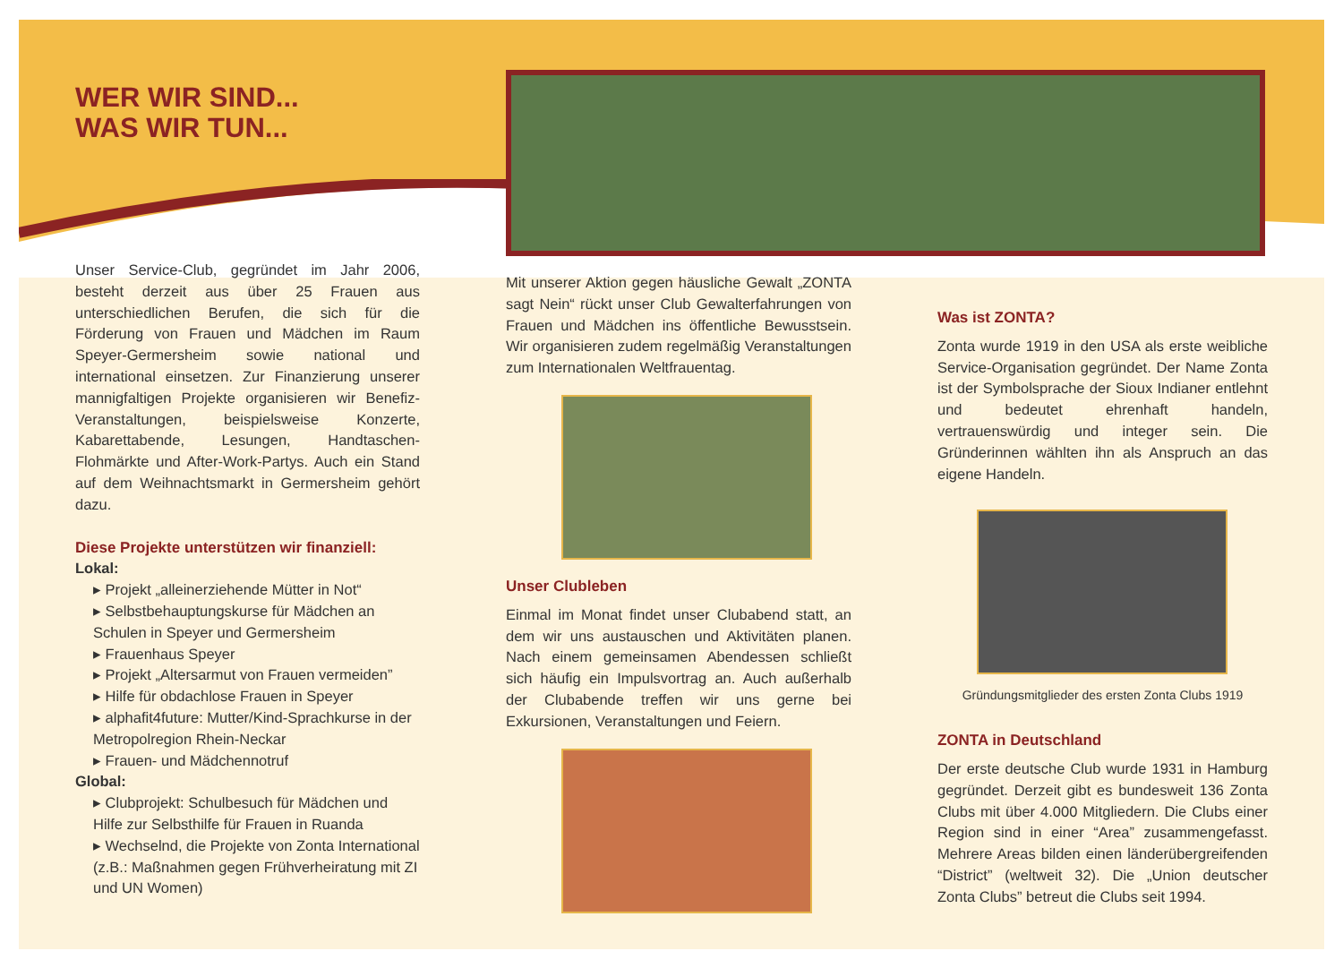WER WIR SIND...
WAS WIR TUN...
Unser Service-Club, gegründet im Jahr 2006, besteht derzeit aus über 25 Frauen aus unterschiedlichen Berufen, die sich für die Förderung von Frauen und Mädchen im Raum Speyer-Germersheim sowie national und international einsetzen. Zur Finanzierung unserer mannigfaltigen Projekte organisieren wir Benefiz-Veranstaltungen, beispielsweise Konzerte, Kabarettabende, Lesungen, Handtaschen-Flohmärkte und After-Work-Partys. Auch ein Stand auf dem Weihnachtsmarkt in Germersheim gehört dazu.
Diese Projekte unterstützen wir finanziell:
Lokal:
▸ Projekt „alleinerziehende Mütter in Not“
▸ Selbstbehauptungskurse für Mädchen an Schulen in Speyer und Germersheim
▸ Frauenhaus Speyer
▸ Projekt „Altersarmut von Frauen vermeiden”
▸ Hilfe für obdachlose Frauen in Speyer
▸ alphafit4future: Mutter/Kind-Sprachkurse in der Metropolregion Rhein-Neckar
▸ Frauen- und Mädchennotruf
Global:
▸ Clubprojekt: Schulbesuch für Mädchen und Hilfe zur Selbsthilfe für Frauen in Ruanda
▸ Wechselnd, die Projekte von Zonta International (z.B.: Maßnahmen gegen Frühverheiratung mit ZI und UN Women)
Mit unserer Aktion gegen häusliche Gewalt „ZONTA sagt Nein“ rückt unser Club Gewalterfahrungen von Frauen und Mädchen ins öffentliche Bewusstsein. Wir organisieren zudem regelmäßig Veranstaltungen zum Internationalen Weltfrauentag.
Unser Clubleben
Einmal im Monat findet unser Clubabend statt, an dem wir uns austauschen und Aktivitäten planen. Nach einem gemeinsamen Abendessen schließt sich häufig ein Impulsvortrag an. Auch außerhalb der Clubabende treffen wir uns gerne bei Exkursionen, Veranstaltungen und Feiern.
Was ist ZONTA?
Zonta wurde 1919 in den USA als erste weibliche Service-Organisation gegründet. Der Name Zonta ist der Symbolsprache der Sioux Indianer entlehnt und bedeutet ehrenhaft handeln, vertrauenswürdig und integer sein. Die Gründerinnen wählten ihn als Anspruch an das eigene Handeln.
Gründungsmitglieder des ersten Zonta Clubs 1919
ZONTA in Deutschland
Der erste deutsche Club wurde 1931 in Hamburg gegründet. Derzeit gibt es bundesweit 136 Zonta Clubs mit über 4.000 Mitgliedern. Die Clubs einer Region sind in einer “Area” zusammengefasst. Mehrere Areas bilden einen länderübergreifenden “District” (weltweit 32). Die „Union deutscher Zonta Clubs” betreut die Clubs seit 1994.